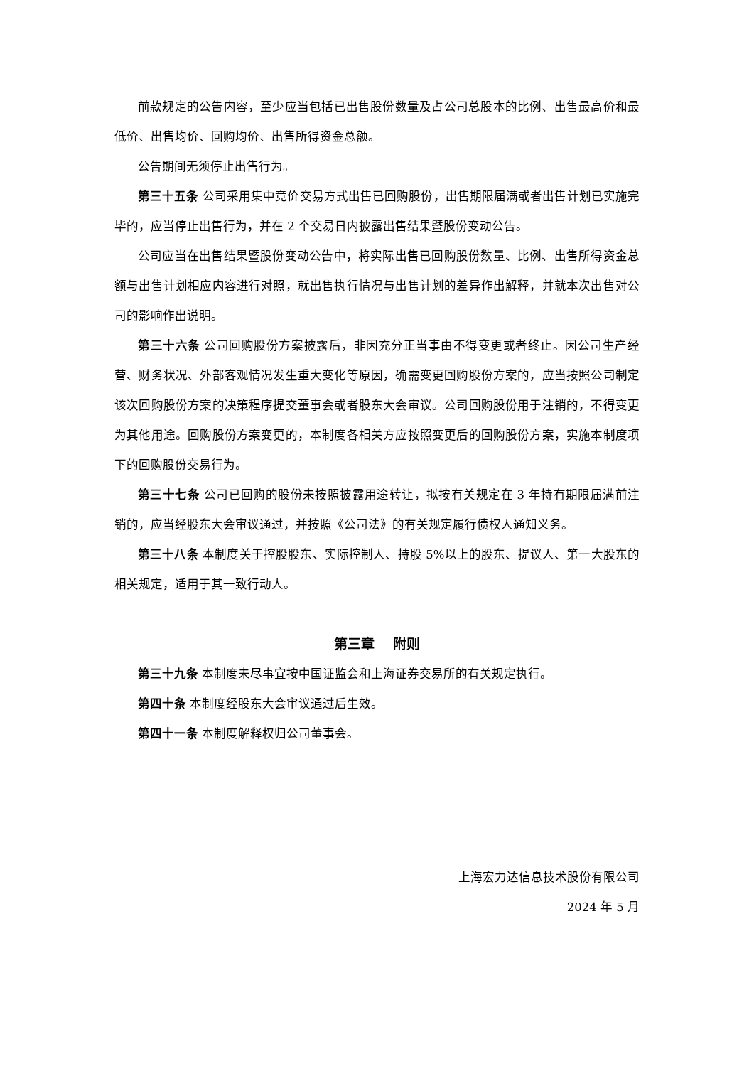前款规定的公告内容，至少应当包括已出售股份数量及占公司总股本的比例、出售最高价和最低价、出售均价、回购均价、出售所得资金总额。
公告期间无须停止出售行为。
第三十五条 公司采用集中竞价交易方式出售已回购股份，出售期限届满或者出售计划已实施完毕的，应当停止出售行为，并在 2 个交易日内披露出售结果暨股份变动公告。
公司应当在出售结果暨股份变动公告中，将实际出售已回购股份数量、比例、出售所得资金总额与出售计划相应内容进行对照，就出售执行情况与出售计划的差异作出解释，并就本次出售对公司的影响作出说明。
第三十六条 公司回购股份方案披露后，非因充分正当事由不得变更或者终止。因公司生产经营、财务状况、外部客观情况发生重大变化等原因，确需变更回购股份方案的，应当按照公司制定该次回购股份方案的决策程序提交董事会或者股东大会审议。公司回购股份用于注销的，不得变更为其他用途。回购股份方案变更的，本制度各相关方应按照变更后的回购股份方案，实施本制度项下的回购股份交易行为。
第三十七条 公司已回购的股份未按照披露用途转让，拟按有关规定在 3 年持有期限届满前注销的，应当经股东大会审议通过，并按照《公司法》的有关规定履行债权人通知义务。
第三十八条 本制度关于控股股东、实际控制人、持股 5%以上的股东、提议人、第一大股东的相关规定，适用于其一致行动人。
第三章　 附则
第三十九条 本制度未尽事宜按中国证监会和上海证券交易所的有关规定执行。
第四十条 本制度经股东大会审议通过后生效。
第四十一条 本制度解释权归公司董事会。
上海宏力达信息技术股份有限公司
2024 年 5 月